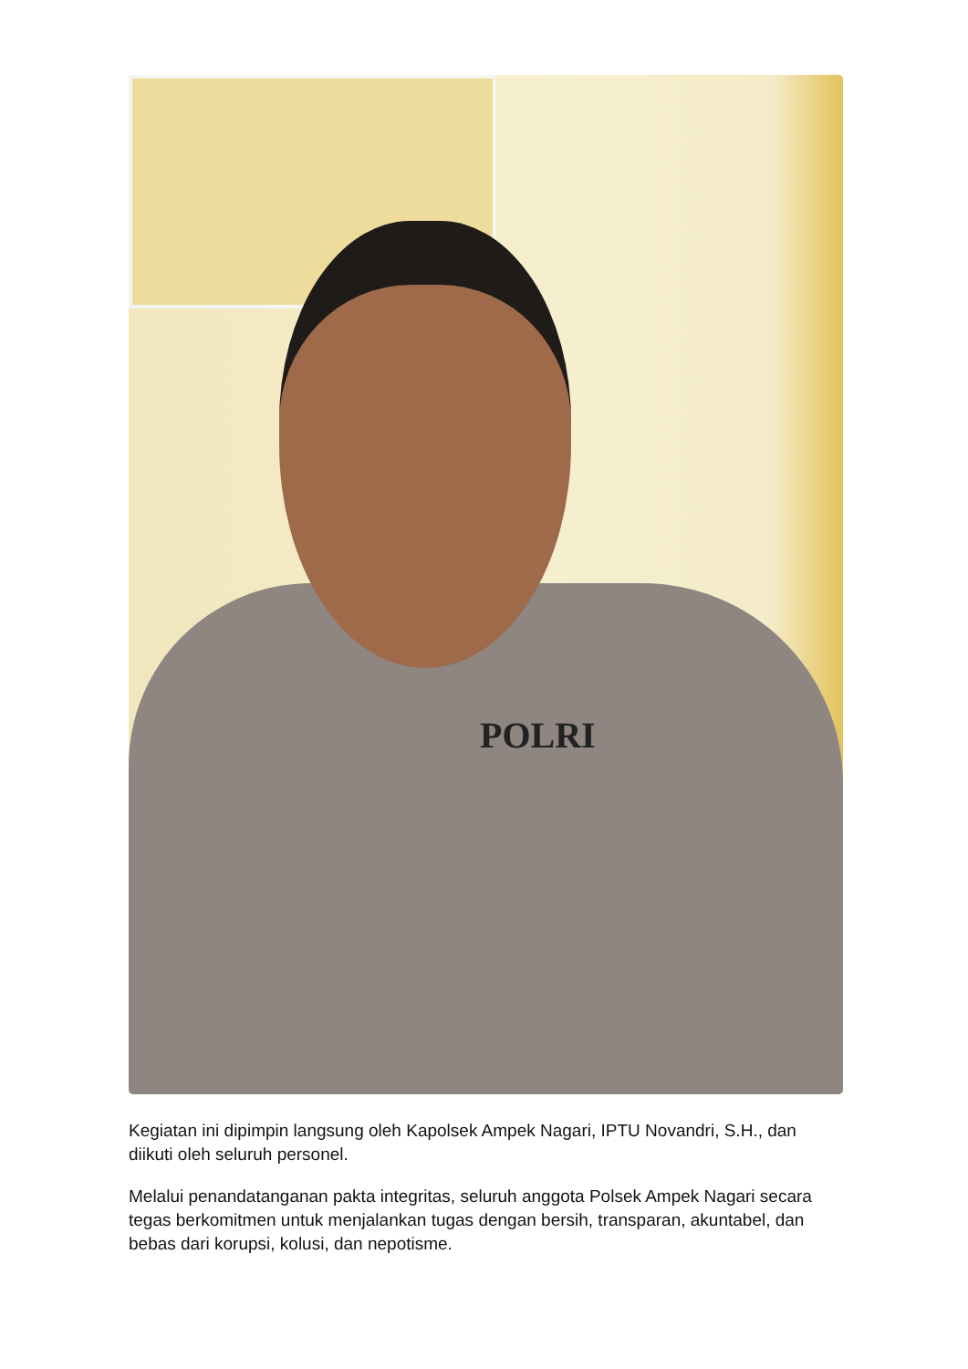POLRI
Kegiatan ini dipimpin langsung oleh Kapolsek Ampek Nagari, IPTU Novandri, S.H., dan diikuti oleh seluruh personel.
Melalui penandatanganan pakta integritas, seluruh anggota Polsek Ampek Nagari secara tegas berkomitmen untuk menjalankan tugas dengan bersih, transparan, akuntabel, dan bebas dari korupsi, kolusi, dan nepotisme.